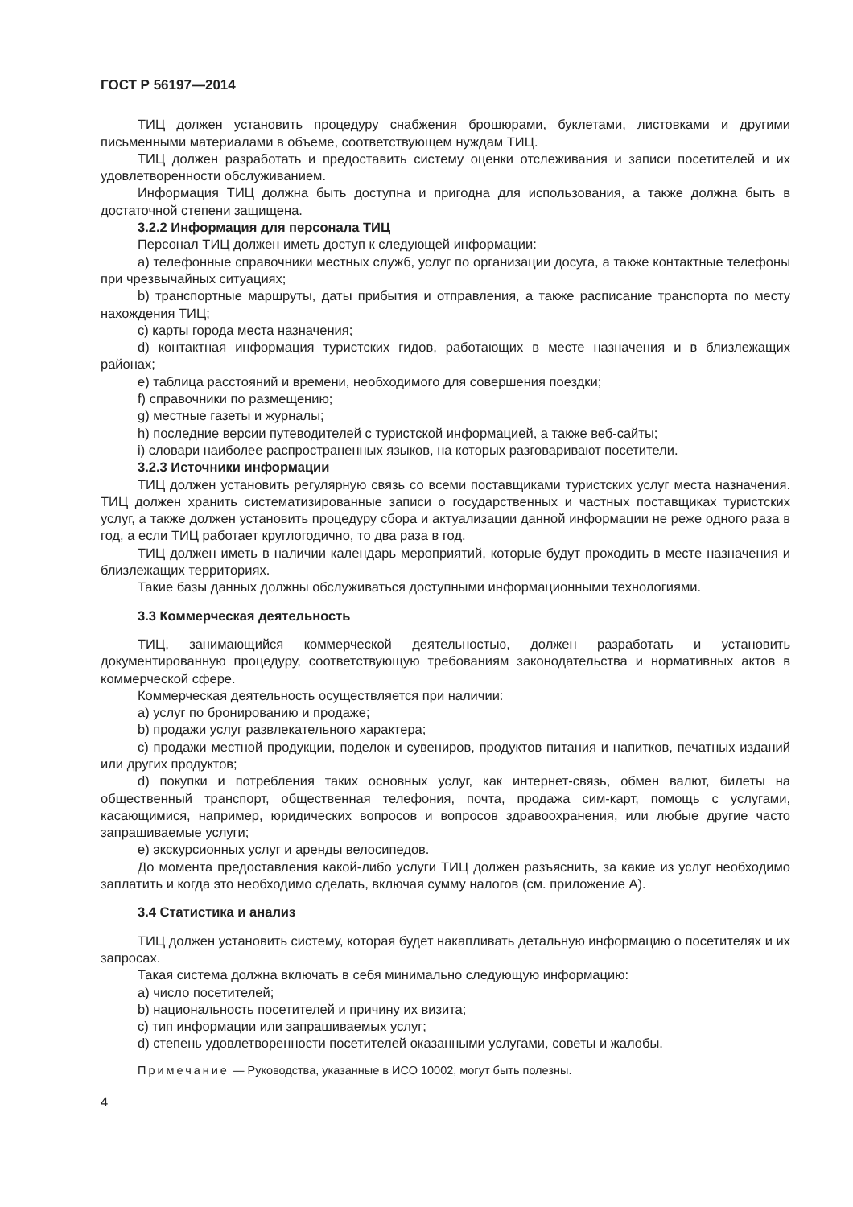ГОСТ Р 56197—2014
ТИЦ должен установить процедуру снабжения брошюрами, буклетами, листовками и другими письменными материалами в объеме, соответствующем нуждам ТИЦ.
ТИЦ должен разработать и предоставить систему оценки отслеживания и записи посетителей и их удовлетворенности обслуживанием.
Информация ТИЦ должна быть доступна и пригодна для использования, а также должна быть в достаточной степени защищена.
3.2.2 Информация для персонала ТИЦ
Персонал ТИЦ должен иметь доступ к следующей информации:
a) телефонные справочники местных служб, услуг по организации досуга, а также контактные телефоны при чрезвычайных ситуациях;
b) транспортные маршруты, даты прибытия и отправления, а также расписание транспорта по месту нахождения ТИЦ;
c) карты города места назначения;
d) контактная информация туристских гидов, работающих в месте назначения и в близлежащих районах;
e) таблица расстояний и времени, необходимого для совершения поездки;
f) справочники по размещению;
g) местные газеты и журналы;
h) последние версии путеводителей с туристской информацией, а также веб-сайты;
i) словари наиболее распространенных языков, на которых разговаривают посетители.
3.2.3 Источники информации
ТИЦ должен установить регулярную связь со всеми поставщиками туристских услуг места назначения. ТИЦ должен хранить систематизированные записи о государственных и частных поставщиках туристских услуг, а также должен установить процедуру сбора и актуализации данной информации не реже одного раза в год, а если ТИЦ работает круглогодично, то два раза в год.
ТИЦ должен иметь в наличии календарь мероприятий, которые будут проходить в месте назначения и близлежащих территориях.
Такие базы данных должны обслуживаться доступными информационными технологиями.
3.3 Коммерческая деятельность
ТИЦ, занимающийся коммерческой деятельностью, должен разработать и установить документированную процедуру, соответствующую требованиям законодательства и нормативных актов в коммерческой сфере.
Коммерческая деятельность осуществляется при наличии:
a) услуг по бронированию и продаже;
b) продажи услуг развлекательного характера;
c) продажи местной продукции, поделок и сувениров, продуктов питания и напитков, печатных изданий или других продуктов;
d) покупки и потребления таких основных услуг, как интернет-связь, обмен валют, билеты на общественный транспорт, общественная телефония, почта, продажа сим-карт, помощь с услугами, касающимися, например, юридических вопросов и вопросов здравоохранения, или любые другие часто запрашиваемые услуги;
e) экскурсионных услуг и аренды велосипедов.
До момента предоставления какой-либо услуги ТИЦ должен разъяснить, за какие из услуг необходимо заплатить и когда это необходимо сделать, включая сумму налогов (см. приложение А).
3.4 Статистика и анализ
ТИЦ должен установить систему, которая будет накапливать детальную информацию о посетителях и их запросах.
Такая система должна включать в себя минимально следующую информацию:
a) число посетителей;
b) национальность посетителей и причину их визита;
c) тип информации или запрашиваемых услуг;
d) степень удовлетворенности посетителей оказанными услугами, советы и жалобы.
Примечание — Руководства, указанные в ИСО 10002, могут быть полезны.
4